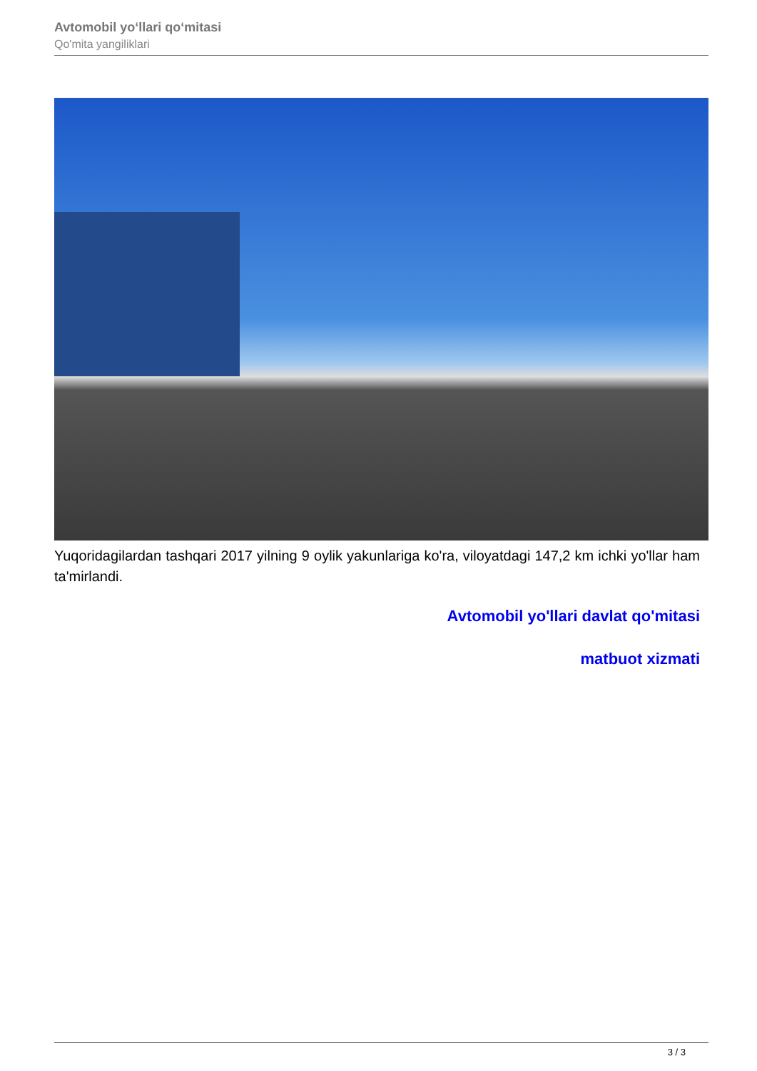Avtomobil yo‘llari qo‘mitasi
Qo'mita yangiliklari
Yuqoridagilardan tashqari 2017 yilning 9 oylik yakunlariga ko'ra, viloyatdagi 147,2 km ichki yo'llar ham ta'mirlandi.
Avtomobil yo'llari davlat qo'mitasi
matbuot xizmati
3 / 3